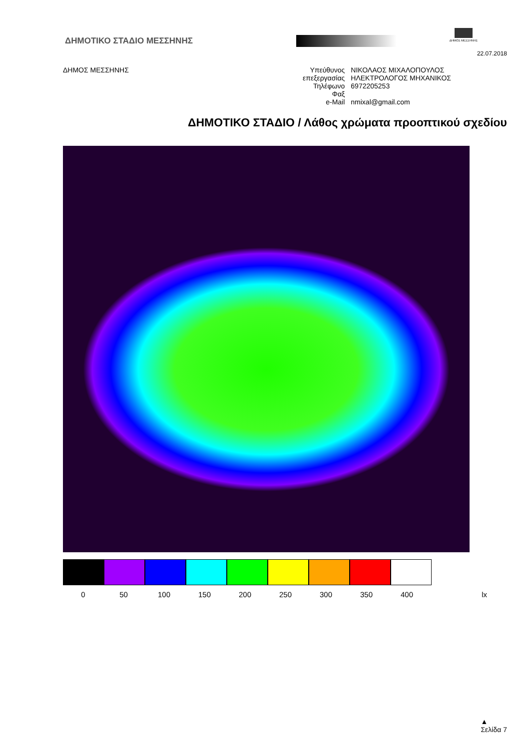ΔΗΜΟΤΙΚΟ ΣΤΑΔΙΟ ΜΕΣΣΗΝΗΣ
ΔΗΜΟΣ ΜΕΣΣΗΝΗΣ
22.07.2018
ΔΗΜΟΣ ΜΕΣΣΗΝΗΣ
| Υπεύθυνος | ΝΙΚΟΛΑΟΣ ΜΙΧΑΛΟΠΟΥΛΟΣ |
| επεξεργασίας | ΗΛΕΚΤΡΟΛΟΓΟΣ ΜΗΧΑΝΙΚΟΣ |
| Τηλέφωνο | 6972205253 |
| Φαξ | |
| e-Mail | nmixal@gmail.com |
ΔΗΜΟΤΙΚΟ ΣΤΑΔΙΟ / Λάθος χρώματα προοπτικού σχεδίου
0 50 100 150 200 250 300 350 400 lx
▲
Σελίδα 7